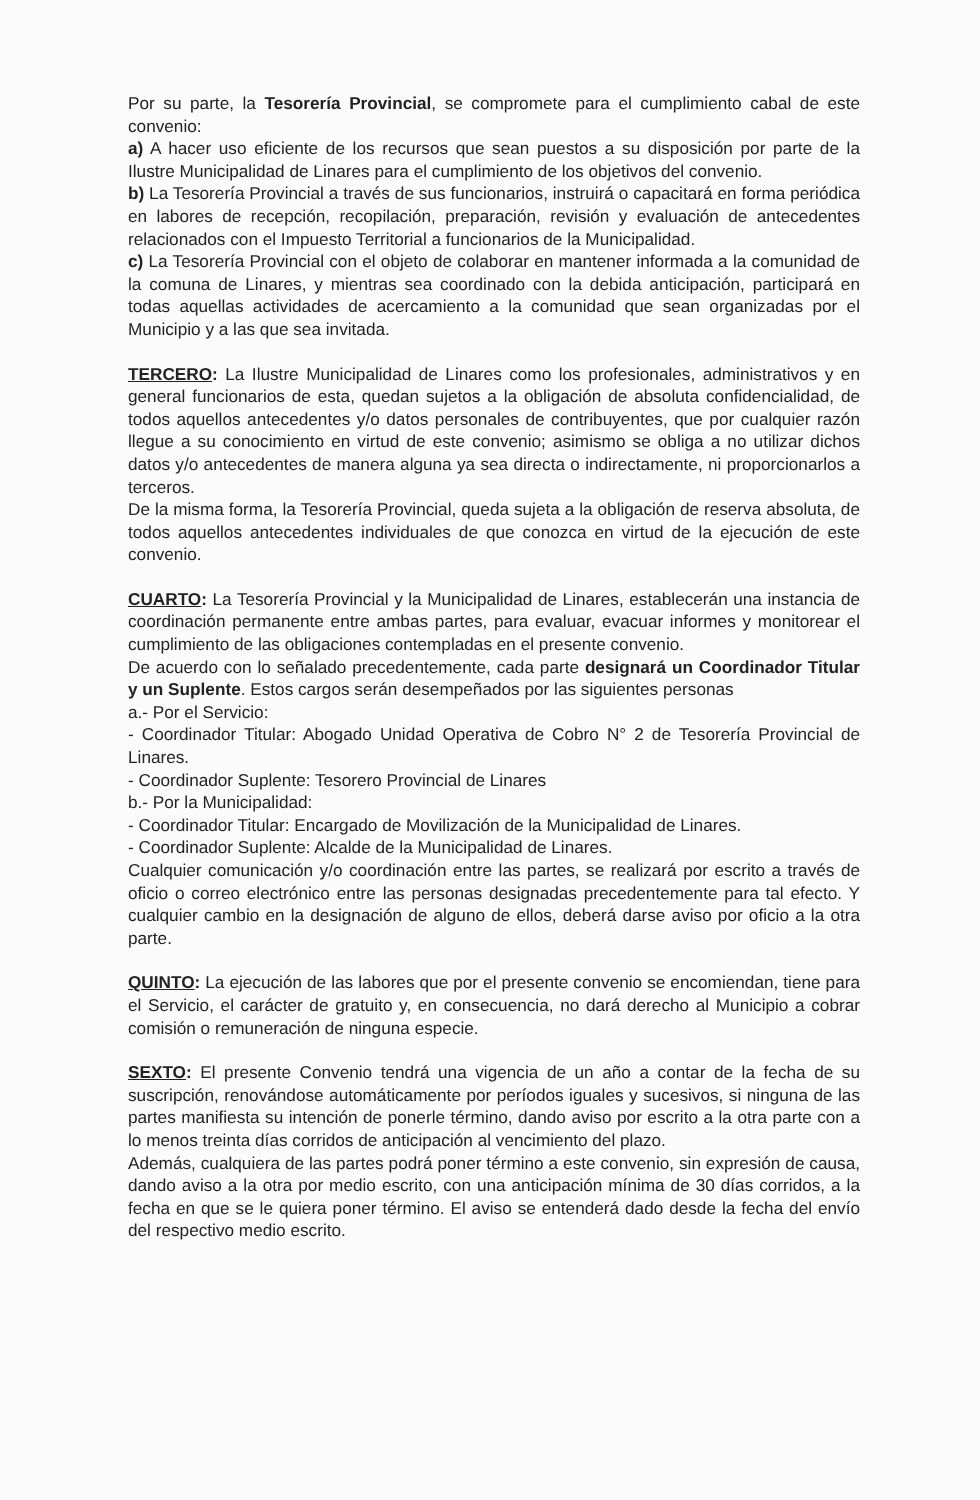Por su parte, la Tesorería Provincial, se compromete para el cumplimiento cabal de este convenio:
a) A hacer uso eficiente de los recursos que sean puestos a su disposición por parte de la Ilustre Municipalidad de Linares para el cumplimiento de los objetivos del convenio.
b) La Tesorería Provincial a través de sus funcionarios, instruirá o capacitará en forma periódica en labores de recepción, recopilación, preparación, revisión y evaluación de antecedentes relacionados con el Impuesto Territorial a funcionarios de la Municipalidad.
c) La Tesorería Provincial con el objeto de colaborar en mantener informada a la comunidad de la comuna de Linares, y mientras sea coordinado con la debida anticipación, participará en todas aquellas actividades de acercamiento a la comunidad que sean organizadas por el Municipio y a las que sea invitada.
TERCERO: La Ilustre Municipalidad de Linares como los profesionales, administrativos y en general funcionarios de esta, quedan sujetos a la obligación de absoluta confidencialidad, de todos aquellos antecedentes y/o datos personales de contribuyentes, que por cualquier razón llegue a su conocimiento en virtud de este convenio; asimismo se obliga a no utilizar dichos datos y/o antecedentes de manera alguna ya sea directa o indirectamente, ni proporcionarlos a terceros.
De la misma forma, la Tesorería Provincial, queda sujeta a la obligación de reserva absoluta, de todos aquellos antecedentes individuales de que conozca en virtud de la ejecución de este convenio.
CUARTO: La Tesorería Provincial y la Municipalidad de Linares, establecerán una instancia de coordinación permanente entre ambas partes, para evaluar, evacuar informes y monitorear el cumplimiento de las obligaciones contempladas en el presente convenio.
De acuerdo con lo señalado precedentemente, cada parte designará un Coordinador Titular y un Suplente. Estos cargos serán desempeñados por las siguientes personas
a.- Por el Servicio:
- Coordinador Titular: Abogado Unidad Operativa de Cobro N° 2 de Tesorería Provincial de Linares.
- Coordinador Suplente: Tesorero Provincial de Linares
b.- Por la Municipalidad:
- Coordinador Titular: Encargado de Movilización de la Municipalidad de Linares.
- Coordinador Suplente: Alcalde de la Municipalidad de Linares.
Cualquier comunicación y/o coordinación entre las partes, se realizará por escrito a través de oficio o correo electrónico entre las personas designadas precedentemente para tal efecto. Y cualquier cambio en la designación de alguno de ellos, deberá darse aviso por oficio a la otra parte.
QUINTO: La ejecución de las labores que por el presente convenio se encomiendan, tiene para el Servicio, el carácter de gratuito y, en consecuencia, no dará derecho al Municipio a cobrar comisión o remuneración de ninguna especie.
SEXTO: El presente Convenio tendrá una vigencia de un año a contar de la fecha de su suscripción, renovándose automáticamente por períodos iguales y sucesivos, si ninguna de las partes manifiesta su intención de ponerle término, dando aviso por escrito a la otra parte con a lo menos treinta días corridos de anticipación al vencimiento del plazo.
Además, cualquiera de las partes podrá poner término a este convenio, sin expresión de causa, dando aviso a la otra por medio escrito, con una anticipación mínima de 30 días corridos, a la fecha en que se le quiera poner término. El aviso se entenderá dado desde la fecha del envío del respectivo medio escrito.